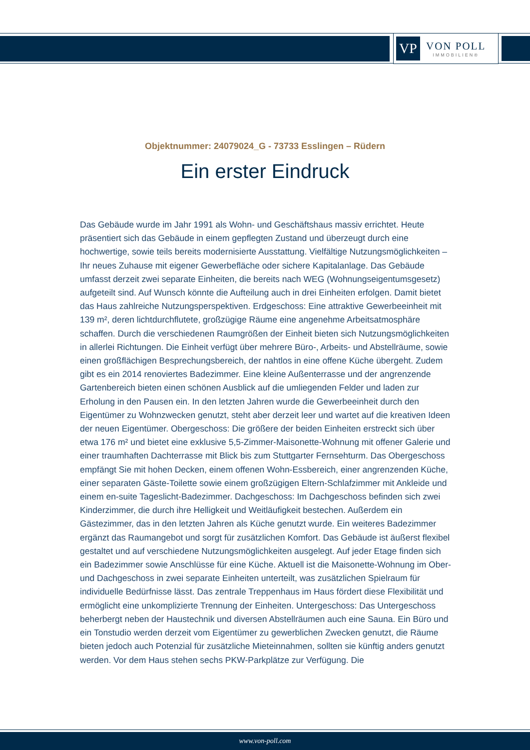VP
VON POLL
IMMOBILIEN®
Objektnummer: 24079024_G - 73733 Esslingen – Rüdern
Ein erster Eindruck
Das Gebäude wurde im Jahr 1991 als Wohn- und Geschäftshaus massiv errichtet. Heute präsentiert sich das Gebäude in einem gepflegten Zustand und überzeugt durch eine hochwertige, sowie teils bereits modernisierte Ausstattung. Vielfältige Nutzungsmöglichkeiten – Ihr neues Zuhause mit eigener Gewerbefläche oder sichere Kapitalanlage. Das Gebäude umfasst derzeit zwei separate Einheiten, die bereits nach WEG (Wohnungseigentumsgesetz) aufgeteilt sind. Auf Wunsch könnte die Aufteilung auch in drei Einheiten erfolgen. Damit bietet das Haus zahlreiche Nutzungsperspektiven. Erdgeschoss: Eine attraktive Gewerbeeinheit mit 139 m², deren lichtdurchflutete, großzügige Räume eine angenehme Arbeitsatmosphäre schaffen. Durch die verschiedenen Raumgrößen der Einheit bieten sich Nutzungsmöglichkeiten in allerlei Richtungen. Die Einheit verfügt über mehrere Büro-, Arbeits- und Abstellräume, sowie einen großflächigen Besprechungsbereich, der nahtlos in eine offene Küche übergeht. Zudem gibt es ein 2014 renoviertes Badezimmer. Eine kleine Außenterrasse und der angrenzende Gartenbereich bieten einen schönen Ausblick auf die umliegenden Felder und laden zur Erholung in den Pausen ein. In den letzten Jahren wurde die Gewerbeeinheit durch den Eigentümer zu Wohnzwecken genutzt, steht aber derzeit leer und wartet auf die kreativen Ideen der neuen Eigentümer. Obergeschoss: Die größere der beiden Einheiten erstreckt sich über etwa 176 m² und bietet eine exklusive 5,5-Zimmer-Maisonette-Wohnung mit offener Galerie und einer traumhaften Dachterrasse mit Blick bis zum Stuttgarter Fernsehturm. Das Obergeschoss empfängt Sie mit hohen Decken, einem offenen Wohn-Essbereich, einer angrenzenden Küche, einer separaten Gäste-Toilette sowie einem großzügigen Eltern-Schlafzimmer mit Ankleide und einem en-suite Tageslicht-Badezimmer. Dachgeschoss: Im Dachgeschoss befinden sich zwei Kinderzimmer, die durch ihre Helligkeit und Weitläufigkeit bestechen. Außerdem ein Gästezimmer, das in den letzten Jahren als Küche genutzt wurde. Ein weiteres Badezimmer ergänzt das Raumangebot und sorgt für zusätzlichen Komfort. Das Gebäude ist äußerst flexibel gestaltet und auf verschiedene Nutzungsmöglichkeiten ausgelegt. Auf jeder Etage finden sich ein Badezimmer sowie Anschlüsse für eine Küche. Aktuell ist die Maisonette-Wohnung im Ober- und Dachgeschoss in zwei separate Einheiten unterteilt, was zusätzlichen Spielraum für individuelle Bedürfnisse lässt. Das zentrale Treppenhaus im Haus fördert diese Flexibilität und ermöglicht eine unkomplizierte Trennung der Einheiten. Untergeschoss: Das Untergeschoss beherbergt neben der Haustechnik und diversen Abstellräumen auch eine Sauna. Ein Büro und ein Tonstudio werden derzeit vom Eigentümer zu gewerblichen Zwecken genutzt, die Räume bieten jedoch auch Potenzial für zusätzliche Mieteinnahmen, sollten sie künftig anders genutzt werden. Vor dem Haus stehen sechs PKW-Parkplätze zur Verfügung. Die
www.von-poll.com